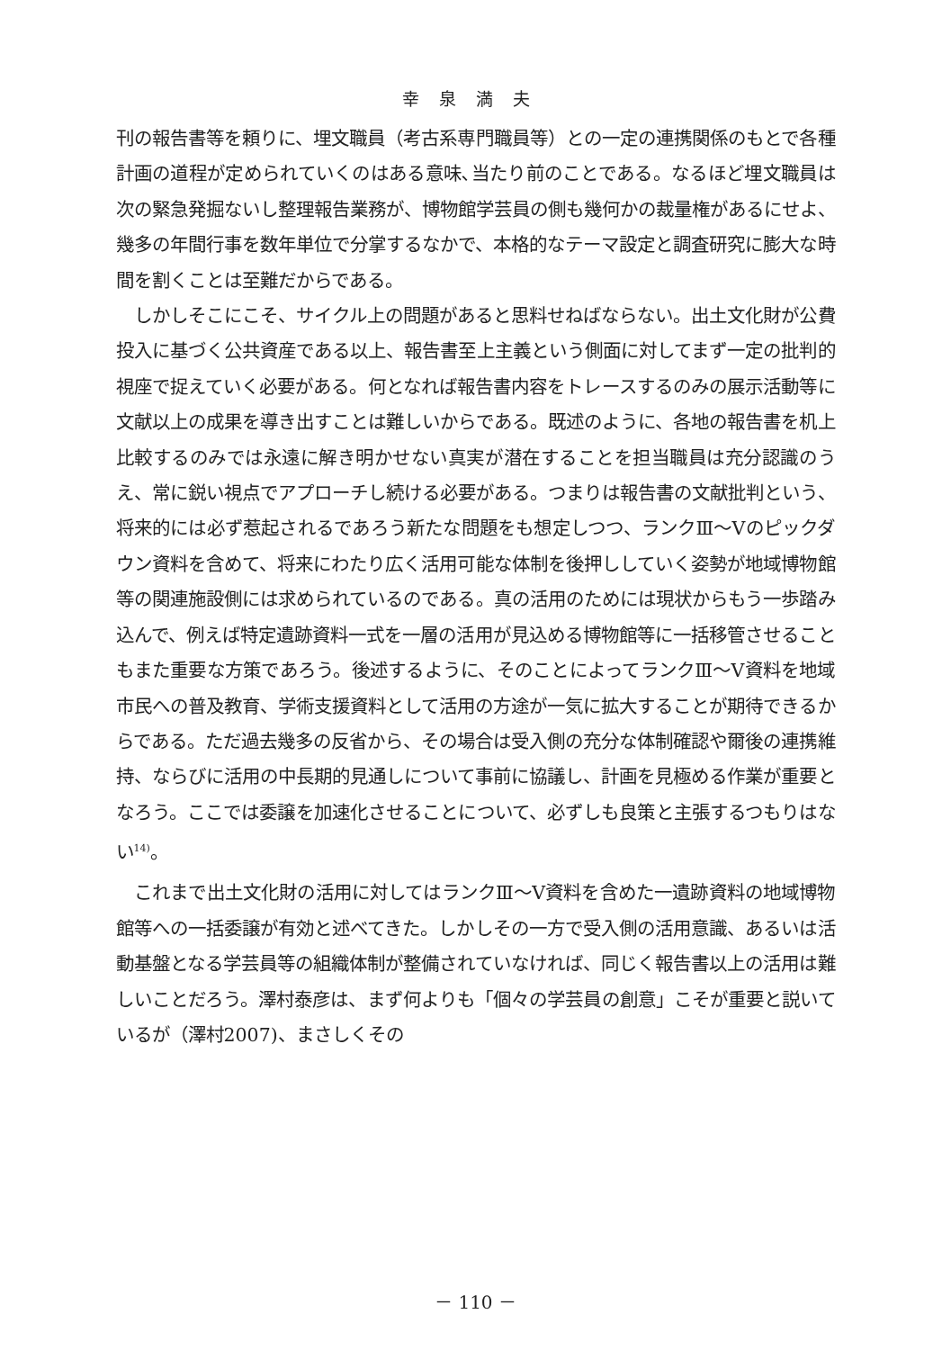幸泉満夫
刊の報告書等を頼りに、埋文職員（考古系専門職員等）との一定の連携関係のもとで各種計画の道程が定められていくのはある意味､当たり前のことである。なるほど埋文職員は次の緊急発掘ないし整理報告業務が、博物館学芸員の側も幾何かの裁量権があるにせよ、幾多の年間行事を数年単位で分掌するなかで、本格的なテーマ設定と調査研究に膨大な時間を割くことは至難だからである。
しかしそこにこそ、サイクル上の問題があると思料せねばならない。出土文化財が公費投入に基づく公共資産である以上、報告書至上主義という側面に対してまず一定の批判的視座で捉えていく必要がある。何となれば報告書内容をトレースするのみの展示活動等に文献以上の成果を導き出すことは難しいからである。既述のように、各地の報告書を机上比較するのみでは永遠に解き明かせない真実が潜在することを担当職員は充分認識のうえ、常に鋭い視点でアプローチし続ける必要がある。つまりは報告書の文献批判という、将来的には必ず惹起されるであろう新たな問題をも想定しつつ、ランクⅢ～Ⅴのピックダウン資料を含めて、将来にわたり広く活用可能な体制を後押ししていく姿勢が地域博物館等の関連施設側には求められているのである。真の活用のためには現状からもう一歩踏み込んで、例えば特定遺跡資料一式を一層の活用が見込める博物館等に一括移管させることもまた重要な方策であろう。後述するように、そのことによってランクⅢ～Ⅴ資料を地域市民への普及教育、学術支援資料として活用の方途が一気に拡大することが期待できるからである。ただ過去幾多の反省から、その場合は受入側の充分な体制確認や爾後の連携維持、ならびに活用の中長期的見通しについて事前に協議し、計画を見極める作業が重要となろう。ここでは委譲を加速化させることについて、必ずしも良策と主張するつもりはない<sup>14)</sup>。
これまで出土文化財の活用に対してはランクⅢ～Ⅴ資料を含めた一遺跡資料の地域博物館等への一括委譲が有効と述べてきた。しかしその一方で受入側の活用意識、あるいは活動基盤となる学芸員等の組織体制が整備されていなければ、同じく報告書以上の活用は難しいことだろう。澤村泰彦は、まず何よりも「個々の学芸員の創意」こそが重要と説いているが（澤村2007)、まさしくその
－ 110 －